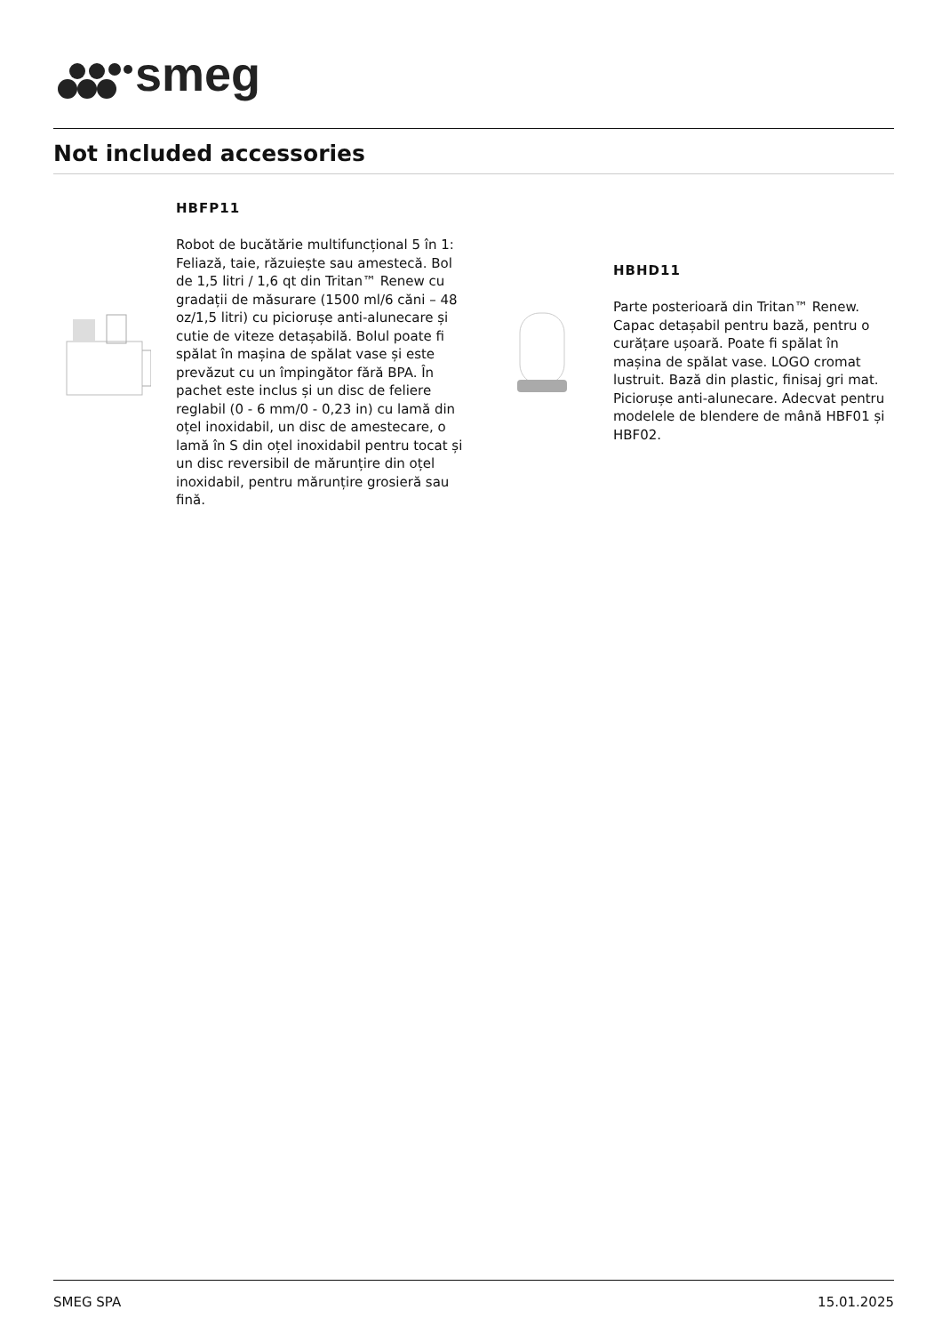smeg
Not included accessories
HBFP11
Robot de bucătărie multifuncțional 5 în 1: Feliază, taie, răzuiește sau amestecă. Bol de 1,5 litri / 1,6 qt din Tritan™ Renew cu gradații de măsurare (1500 ml/6 căni – 48 oz/1,5 litri) cu piciorușe anti-alunecare și cutie de viteze detașabilă. Bolul poate fi spălat în mașina de spălat vase și este prevăzut cu un împingător fără BPA. În pachet este inclus și un disc de feliere reglabil (0 - 6 mm/0 - 0,23 in) cu lamă din oțel inoxidabil, un disc de amestecare, o lamă în S din oțel inoxidabil pentru tocat și un disc reversibil de mărunțire din oțel inoxidabil, pentru mărunțire grosieră sau fină.
HBHD11
Parte posterioară din Tritan™ Renew. Capac detașabil pentru bază, pentru o curățare ușoară. Poate fi spălat în mașina de spălat vase. LOGO cromat lustruit. Bază din plastic, finisaj gri mat. Piciorușe anti-alunecare. Adecvat pentru modelele de blendere de mână HBF01 și HBF02.
SMEG SPA 15.01.2025